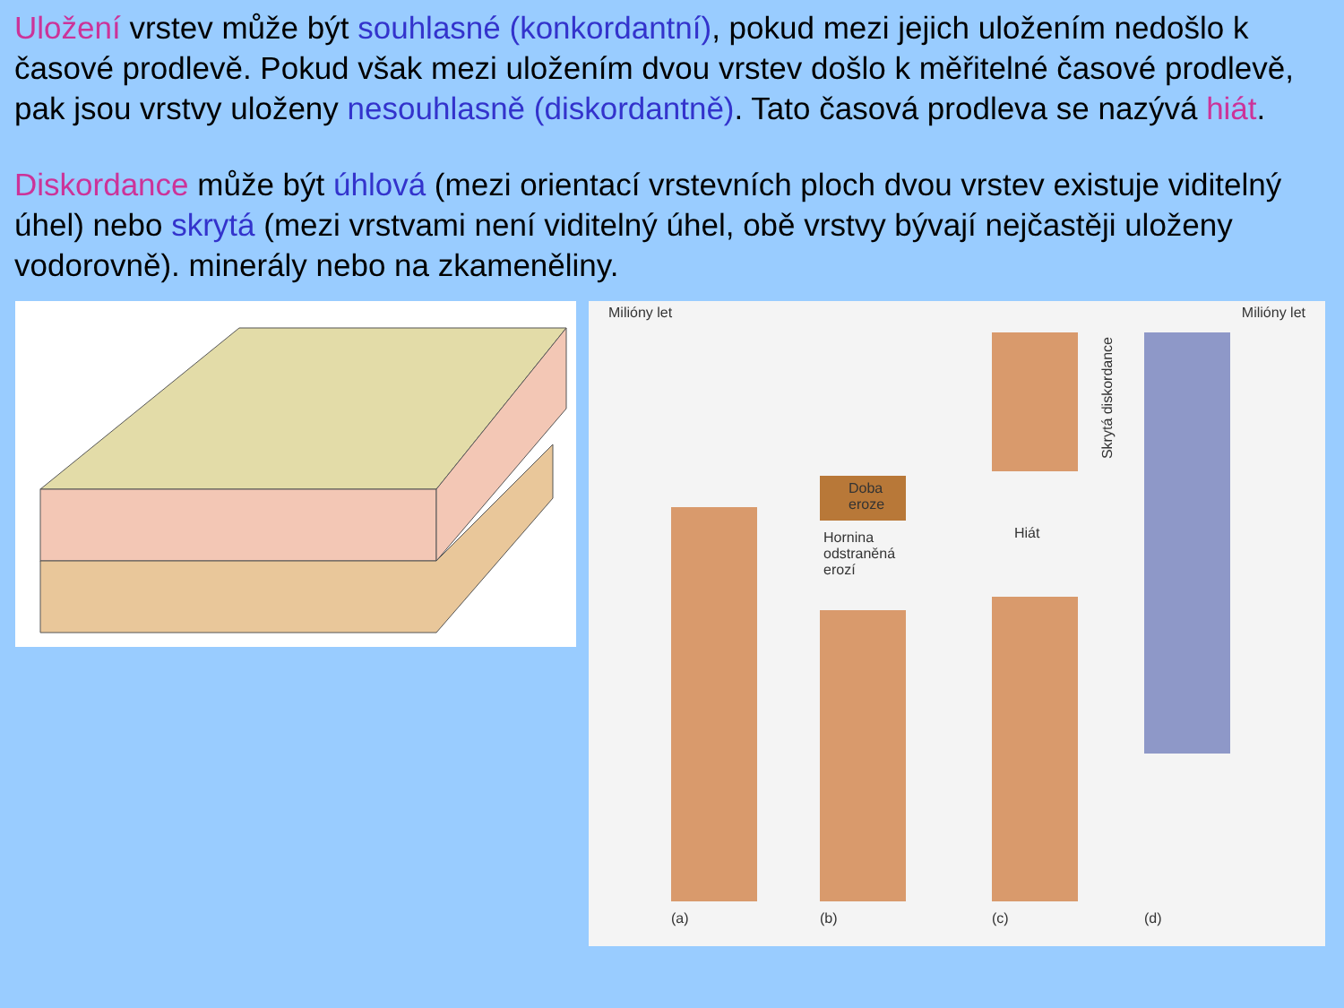Uložení vrstev může být souhlasné (konkordantní), pokud mezi jejich uložením nedošlo k časové prodlevě. Pokud však mezi uložením dvou vrstev došlo k měřitelné časové prodlevě, pak jsou vrstvy uloženy nesouhlasně (diskordantně). Tato časová prodleva se nazývá hiát.
Diskordance může být úhlová (mezi orientací vrstevních ploch dvou vrstev existuje viditelný úhel) nebo skrytá (mezi vrstvami není viditelný úhel, obě vrstvy bývají nejčastěji uloženy vodorovně). minerály nebo na zkameněliny.
Milióny let Milióny let
Doba
eroze
Hornina
odstraněná
erozí
Hiát
Skrytá diskordance
(a) (b) (c) (d)